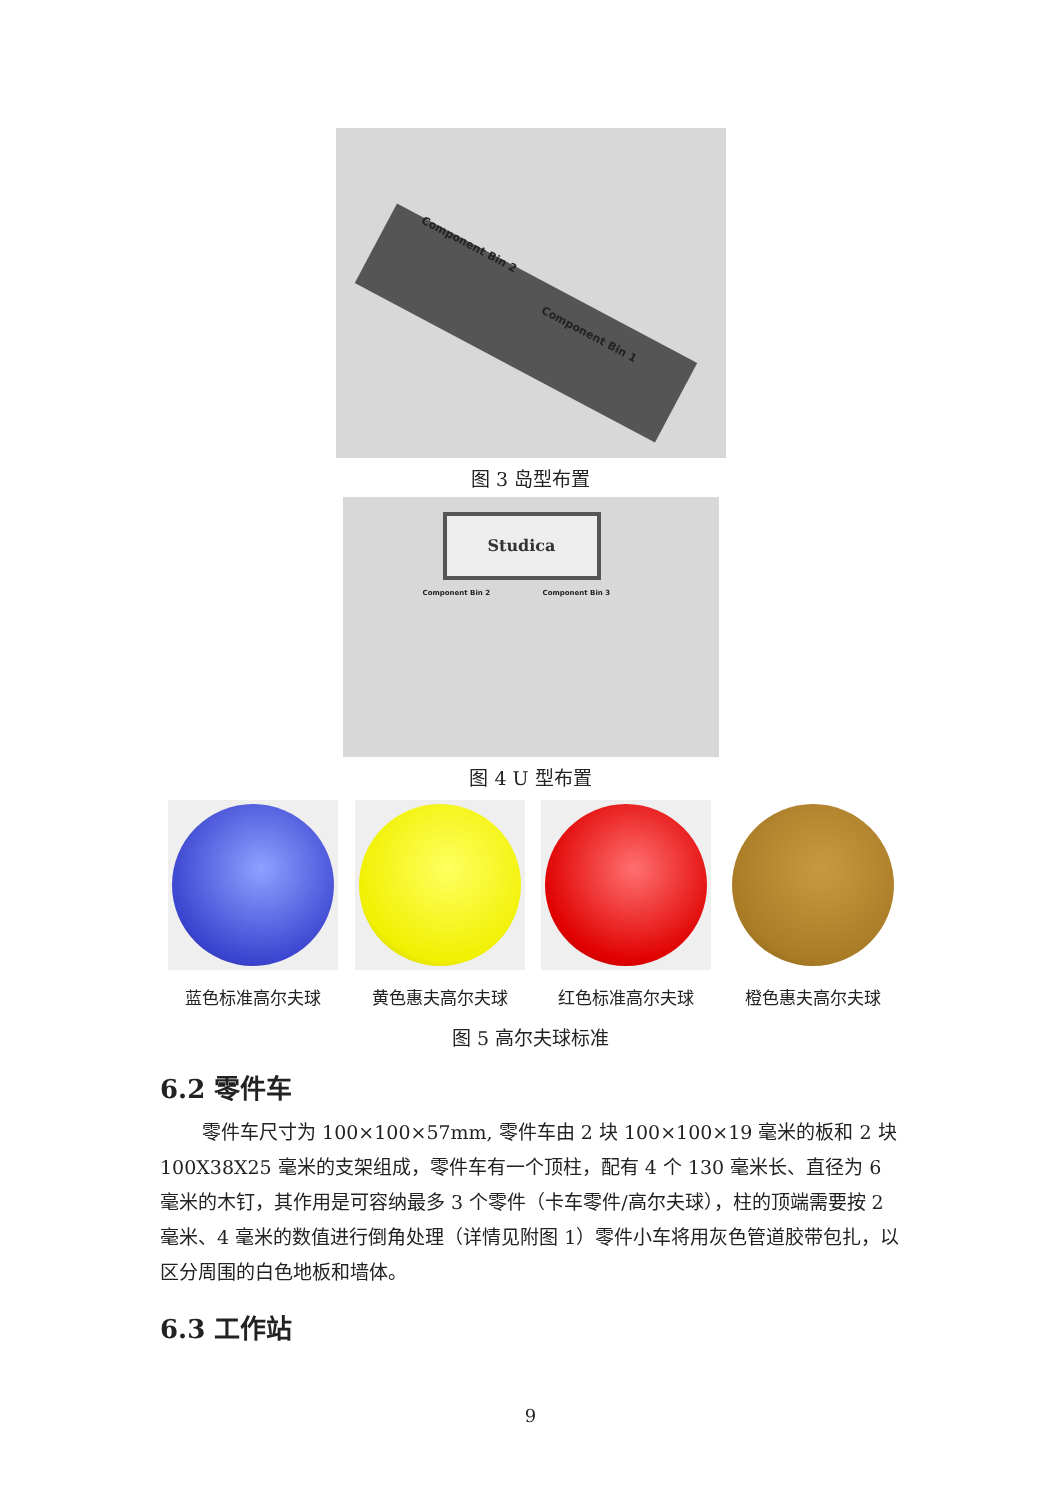Component Bin 2
Component Bin 1
图 3 岛型布置
Studica
Component Bin 2 Component Bin 3
图 4 U 型布置
蓝色标准高尔夫球 黄色惠夫高尔夫球 红色标准高尔夫球 橙色惠夫高尔夫球
图 5 高尔夫球标准
6.2 零件车
零件车尺寸为 100×100×57mm, 零件车由 2 块 100×100×19 毫米的板和 2 块 100X38X25 毫米的支架组成，零件车有一个顶柱，配有 4 个 130 毫米长、直径为 6 毫米的木钉，其作用是可容纳最多 3 个零件（卡车零件/高尔夫球），柱的顶端需要按 2 毫米、4 毫米的数值进行倒角处理（详情见附图 1）零件小车将用灰色管道胶带包扎，以区分周围的白色地板和墙体。
6.3 工作站
9